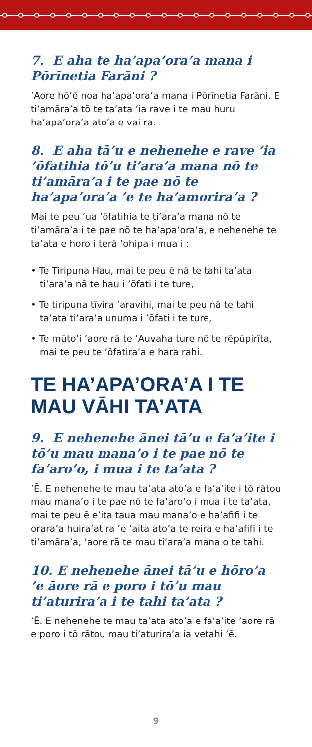7. E aha te ha’apa’ora’a mana i Pōrīnetia Farāni ?
’Aore hō’ē noa ha’apa’ora’a mana i Pōrīnetia Farāni. E ti’amāra’a tō te ta’ata ’ia rave i te mau huru ha’apa’ora’a ato’a e vai ra.
8. E aha tā’u e nehenehe e rave ’ia ’ōfatihia tō’u ti’ara’a mana nō te ti’amāra’a i te pae nō te ha’apa’ora’a ’e te ha’amorira’a ?
Mai te peu ’ua ’ōfatihia te ti’ara’a mana nō te ti’amāra’a i te pae nō te ha’apa’ora’a, e nehenehe te ta’ata e horo i terā ’ohipa i mua i :
• Te Tiripuna Hau, mai te peu ē nā te tahi ta’ata ti’ara’a nā te hau i ’ōfati i te ture,
• Te tiripuna tīvira ’aravihi, mai te peu nā te tahi ta’ata ti’ara’a unuma i ’ōfati i te ture,
• Te mūto’i ’aore rā te ’Auvaha ture nō te rēpūpirīta, mai te peu te ’ōfatira’a e hara rahi.
TE HA’APA’ORA’A I TE MAU VĀHI TA’ATA
9. E nehenehe ānei tā’u e fa’a’ite i tō’u mau mana’o i te pae nō te fa’aro’o, i mua i te ta’ata ?
’Ē. E nehenehe te mau ta’ata ato’a e fa’a’ite i tō rātou mau mana’o i te pae nō te fa’aro’o i mua i te ta’ata, mai te peu ē e’ita taua mau mana’o e ha’afifi i te orara’a huira’atira ’e ’aita ato’a te reira e ha’afifi i te ti’amāra’a, ’aore rā te mau ti’ara’a mana o te tahi.
10. E nehenehe ānei tā’u e hōro’a ’e āore rā e poro i tō’u mau ti’aturira’a i te tahi ta’ata ?
’Ē. E nehenehe te mau ta’ata ato’a e fa’a’ite ’aore rā e poro i tō rātou mau ti’aturira’a ia vetahi ’ē.
9